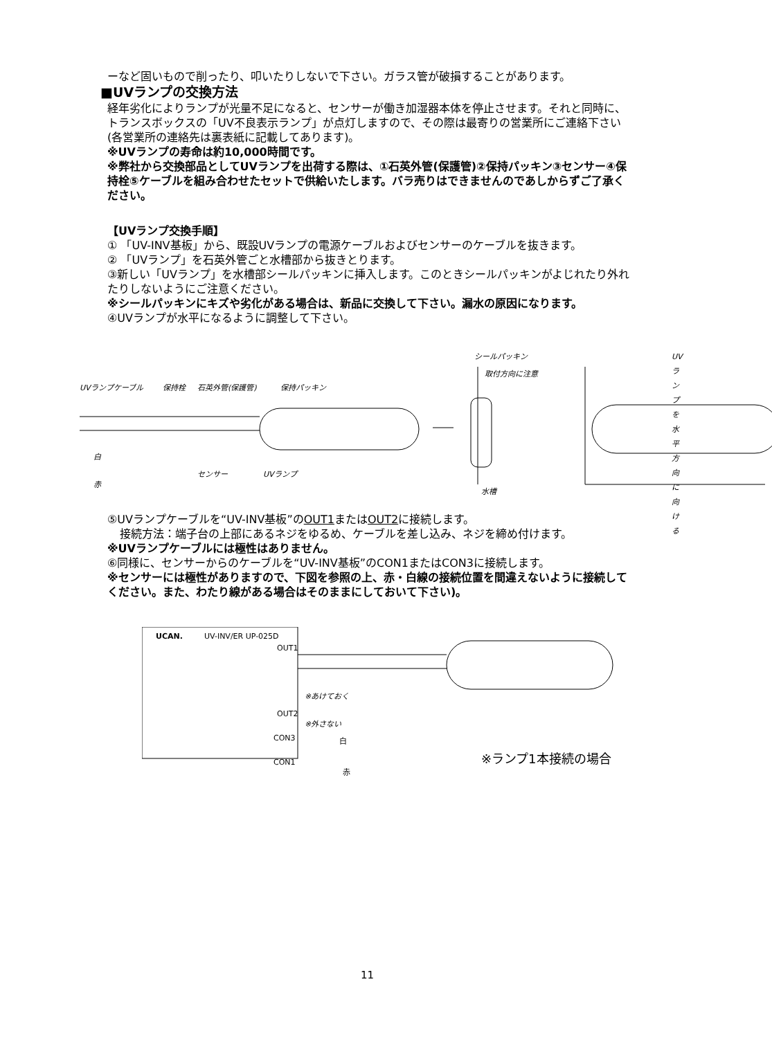ーなど固いもので削ったり、叩いたりしないで下さい。ガラス管が破損することがあります。
■UVランプの交換方法
経年劣化によりランプが光量不足になると、センサーが働き加湿器本体を停止させます。それと同時に、トランスボックスの「UV不良表示ランプ」が点灯しますので、その際は最寄りの営業所にご連絡下さい(各営業所の連絡先は裏表紙に記載してあります)。
※UVランプの寿命は約10,000時間です。
※弊社から交換部品としてUVランプを出荷する際は、①石英外管(保護管)②保持パッキン③センサー④保持栓⑤ケーブルを組み合わせたセットで供給いたします。バラ売りはできませんのであしからずご了承ください。
【UVランプ交換手順】
① 「UV-INV基板」から、既設UVランプの電源ケーブルおよびセンサーのケーブルを抜きます。
② 「UVランプ」を石英外管ごと水槽部から抜きとります。
③新しい「UVランプ」を水槽部シールパッキンに挿入します。このときシールパッキンがよじれたり外れたりしないようにご注意ください。
※シールパッキンにキズや劣化がある場合は、新品に交換して下さい。漏水の原因になります。
④UVランプが水平になるように調整して下さい。
UVランプケーブル 保持栓 石英外管(保護管) 保持パッキン
シールパッキン
取付方向に注意
UVランプを水平方向に向ける
白
赤
センサー UVランプ
水槽
⑤UVランプケーブルを“UV-INV基板”のOUT1またはOUT2に接続します。
接続方法：端子台の上部にあるネジをゆるめ、ケーブルを差し込み、ネジを締め付けます。
※UVランプケーブルには極性はありません。
⑥同様に、センサーからのケーブルを“UV-INV基板”のCON1またはCON3に接続します。
※センサーには極性がありますので、下図を参照の上、赤・白線の接続位置を間違えないように接続してください。また、わたり線がある場合はそのままにしておいて下さい)。
UCAN. UV-INV/ER UP-025D
OUT1
OUT2
※あけておく
※外さない
白
赤
CON3
CON1 ※ランプ1本接続の場合
11